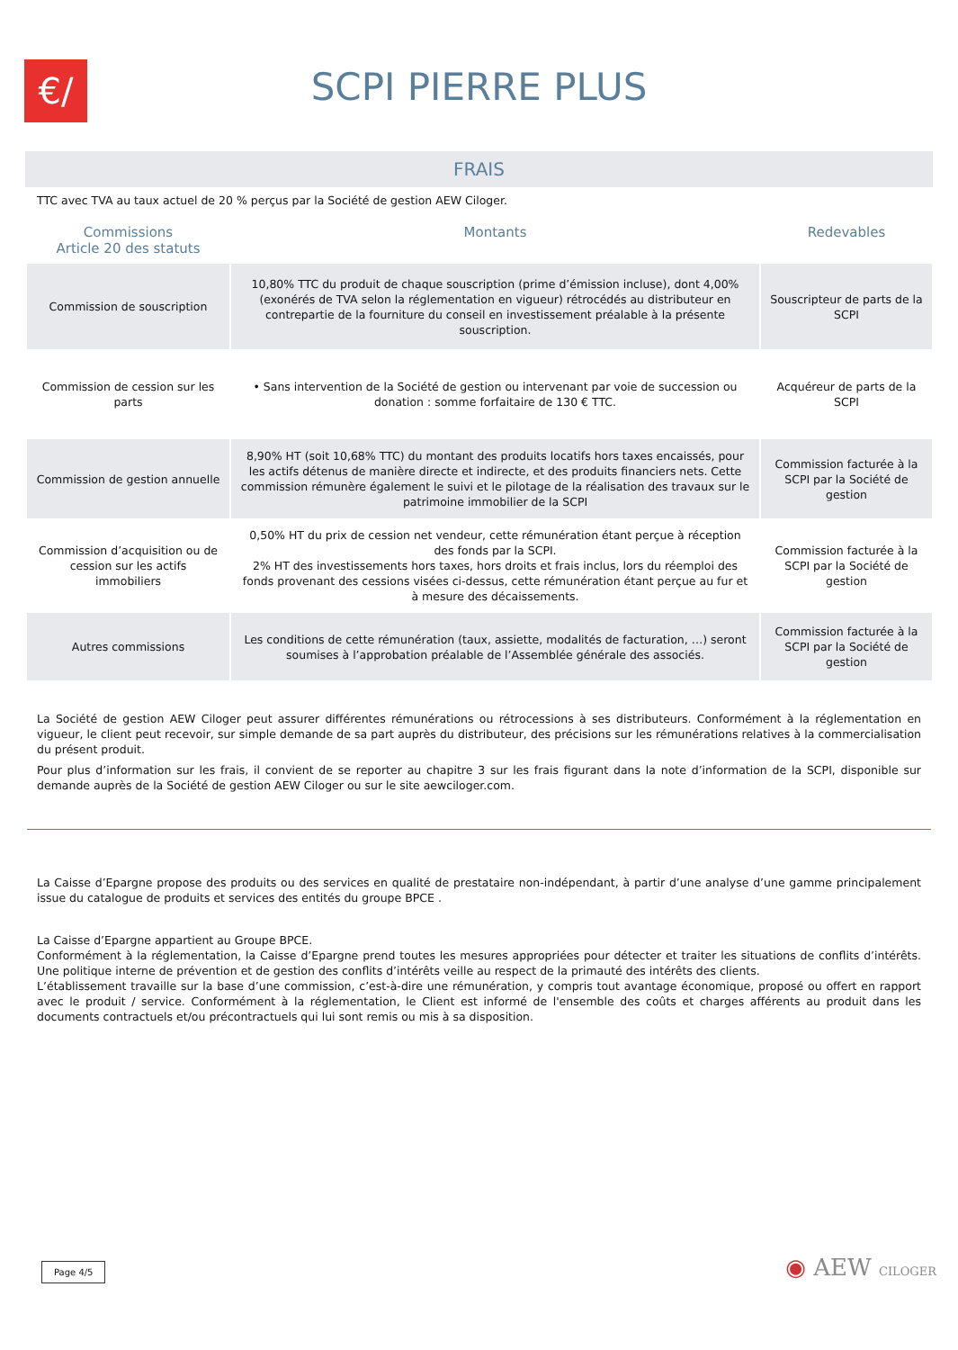€/
SCPI PIERRE PLUS
FRAIS
TTC avec TVA au taux actuel de 20 % perçus par la Société de gestion AEW Ciloger.
| Commissions Article 20 des statuts | Montants | Redevables |
| --- | --- | --- |
| Commission de souscription | 10,80% TTC du produit de chaque souscription (prime d’émission incluse), dont 4,00% (exonérés de TVA selon la réglementation en vigueur) rétrocédés au distributeur en contrepartie de la fourniture du conseil en investissement préalable à la présente souscription. | Souscripteur de parts de la SCPI |
| Commission de cession sur les parts | • Sans intervention de la Société de gestion ou intervenant par voie de succession ou donation : somme forfaitaire de 130 € TTC. | Acquéreur de parts de la SCPI |
| Commission de gestion annuelle | 8,90% HT (soit 10,68% TTC) du montant des produits locatifs hors taxes encaissés, pour les actifs détenus de manière directe et indirecte, et des produits financiers nets. Cette commission rémunère également le suivi et le pilotage de la réalisation des travaux sur le patrimoine immobilier de la SCPI | Commission facturée à la SCPI par la Société de gestion |
| Commission d’acquisition ou de cession sur les actifs immobiliers | 0,50% HT du prix de cession net vendeur, cette rémunération étant perçue à réception des fonds par la SCPI. 2% HT des investissements hors taxes, hors droits et frais inclus, lors du réemploi des fonds provenant des cessions visées ci-dessus, cette rémunération étant perçue au fur et à mesure des décaissements. | Commission facturée à la SCPI par la Société de gestion |
| Autres commissions | Les conditions de cette rémunération (taux, assiette, modalités de facturation, …) seront soumises à l’approbation préalable de l’Assemblée générale des associés. | Commission facturée à la SCPI par la Société de gestion |
La Société de gestion AEW Ciloger peut assurer différentes rémunérations ou rétrocessions à ses distributeurs. Conformément à la réglementation en vigueur, le client peut recevoir, sur simple demande de sa part auprès du distributeur, des précisions sur les rémunérations relatives à la commercialisation du présent produit.
Pour plus d’information sur les frais, il convient de se reporter au chapitre 3 sur les frais figurant dans la note d’information de la SCPI, disponible sur demande auprès de la Société de gestion AEW Ciloger ou sur le site aewciloger.com.
La Caisse d’Epargne propose des produits ou des services en qualité de prestataire non-indépendant, à partir d’une analyse d’une gamme principalement issue du catalogue de produits et services des entités du groupe BPCE .
La Caisse d’Epargne appartient au Groupe BPCE.
Conformément à la réglementation, la Caisse d’Epargne prend toutes les mesures appropriées pour détecter et traiter les situations de conflits d’intérêts. Une politique interne de prévention et de gestion des conflits d’intérêts veille au respect de la primauté des intérêts des clients.
L’établissement travaille sur la base d’une commission, c’est-à-dire une rémunération, y compris tout avantage économique, proposé ou offert en rapport avec le produit / service. Conformément à la réglementation, le Client est informé de l'ensemble des coûts et charges afférents au produit dans les documents contractuels et/ou précontractuels qui lui sont remis ou mis à sa disposition.
Page 4/5 ◉ AEW CILOGER